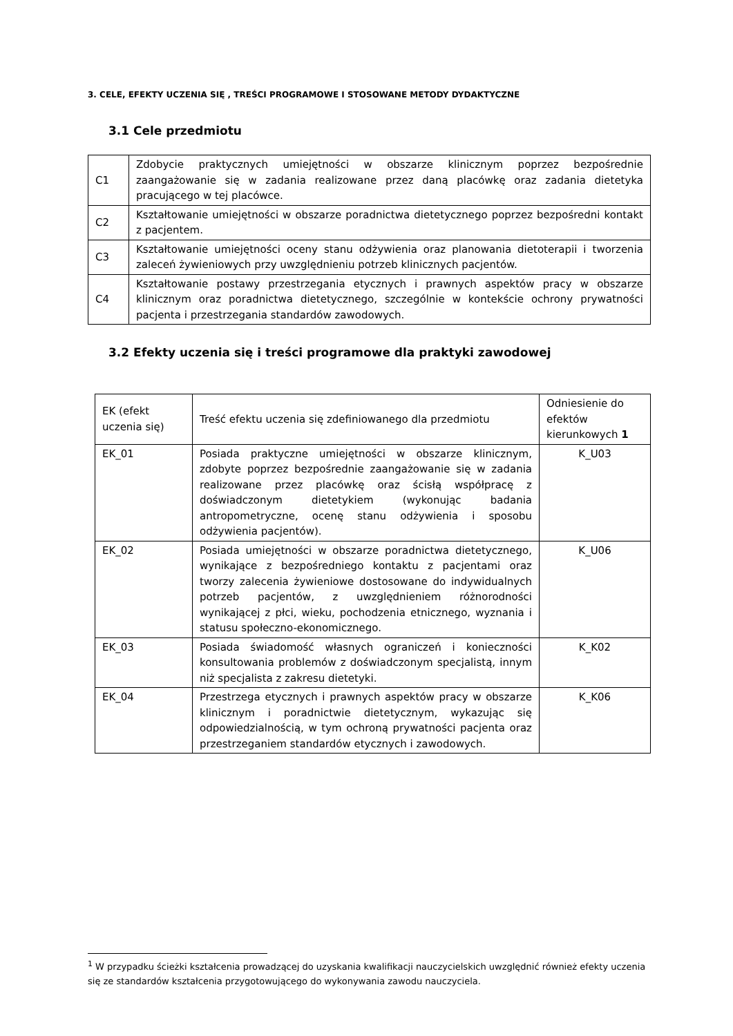3. CELE, EFEKTY UCZENIA SIĘ , TREŚCI PROGRAMOWE I STOSOWANE METODY DYDAKTYCZNE
3.1 Cele przedmiotu
| C1 | Zdobycie praktycznych umiejętności w obszarze klinicznym poprzez bezpośrednie zaangażowanie się w zadania realizowane przez daną placówkę oraz zadania dietetyka pracującego w tej placówce. |
| C2 | Kształtowanie umiejętności w obszarze poradnictwa dietetycznego poprzez bezpośredni kontakt z pacjentem. |
| C3 | Kształtowanie umiejętności oceny stanu odżywienia oraz planowania dietoterapii i tworzenia zaleceń żywieniowych przy uwzględnieniu potrzeb klinicznych pacjentów. |
| C4 | Kształtowanie postawy przestrzegania etycznych i prawnych aspektów pracy w obszarze klinicznym oraz poradnictwa dietetycznego, szczególnie w kontekście ochrony prywatności pacjenta i przestrzegania standardów zawodowych. |
3.2 Efekty uczenia się i treści programowe dla praktyki zawodowej
| EK (efekt uczenia się) | Treść efektu uczenia się zdefiniowanego dla przedmiotu | Odniesienie do efektów kierunkowych 1 |
| EK_01 | Posiada praktyczne umiejętności w obszarze klinicznym, zdobyte poprzez bezpośrednie zaangażowanie się w zadania realizowane przez placówkę oraz ścisłą współpracę z doświadczonym dietetykiem (wykonując badania antropometryczne, ocenę stanu odżywienia i sposobu odżywienia pacjentów). | K_U03 |
| EK_02 | Posiada umiejętności w obszarze poradnictwa dietetycznego, wynikające z bezpośredniego kontaktu z pacjentami oraz tworzy zalecenia żywieniowe dostosowane do indywidualnych potrzeb pacjentów, z uwzględnieniem różnorodności wynikającej z płci, wieku, pochodzenia etnicznego, wyznania i statusu społeczno-ekonomicznego. | K_U06 |
| EK_03 | Posiada świadomość własnych ograniczeń i konieczności konsultowania problemów z doświadczonym specjalistą, innym niż specjalista z zakresu dietetyki. | K_K02 |
| EK_04 | Przestrzega etycznych i prawnych aspektów pracy w obszarze klinicznym i poradnictwie dietetycznym, wykazując się odpowiedzialnością, w tym ochroną prywatności pacjenta oraz przestrzeganiem standardów etycznych i zawodowych. | K_K06 |
<sup>1</sup> W przypadku ścieżki kształcenia prowadzącej do uzyskania kwalifikacji nauczycielskich uwzględnić również efekty uczenia się ze standardów kształcenia przygotowującego do wykonywania zawodu nauczyciela.